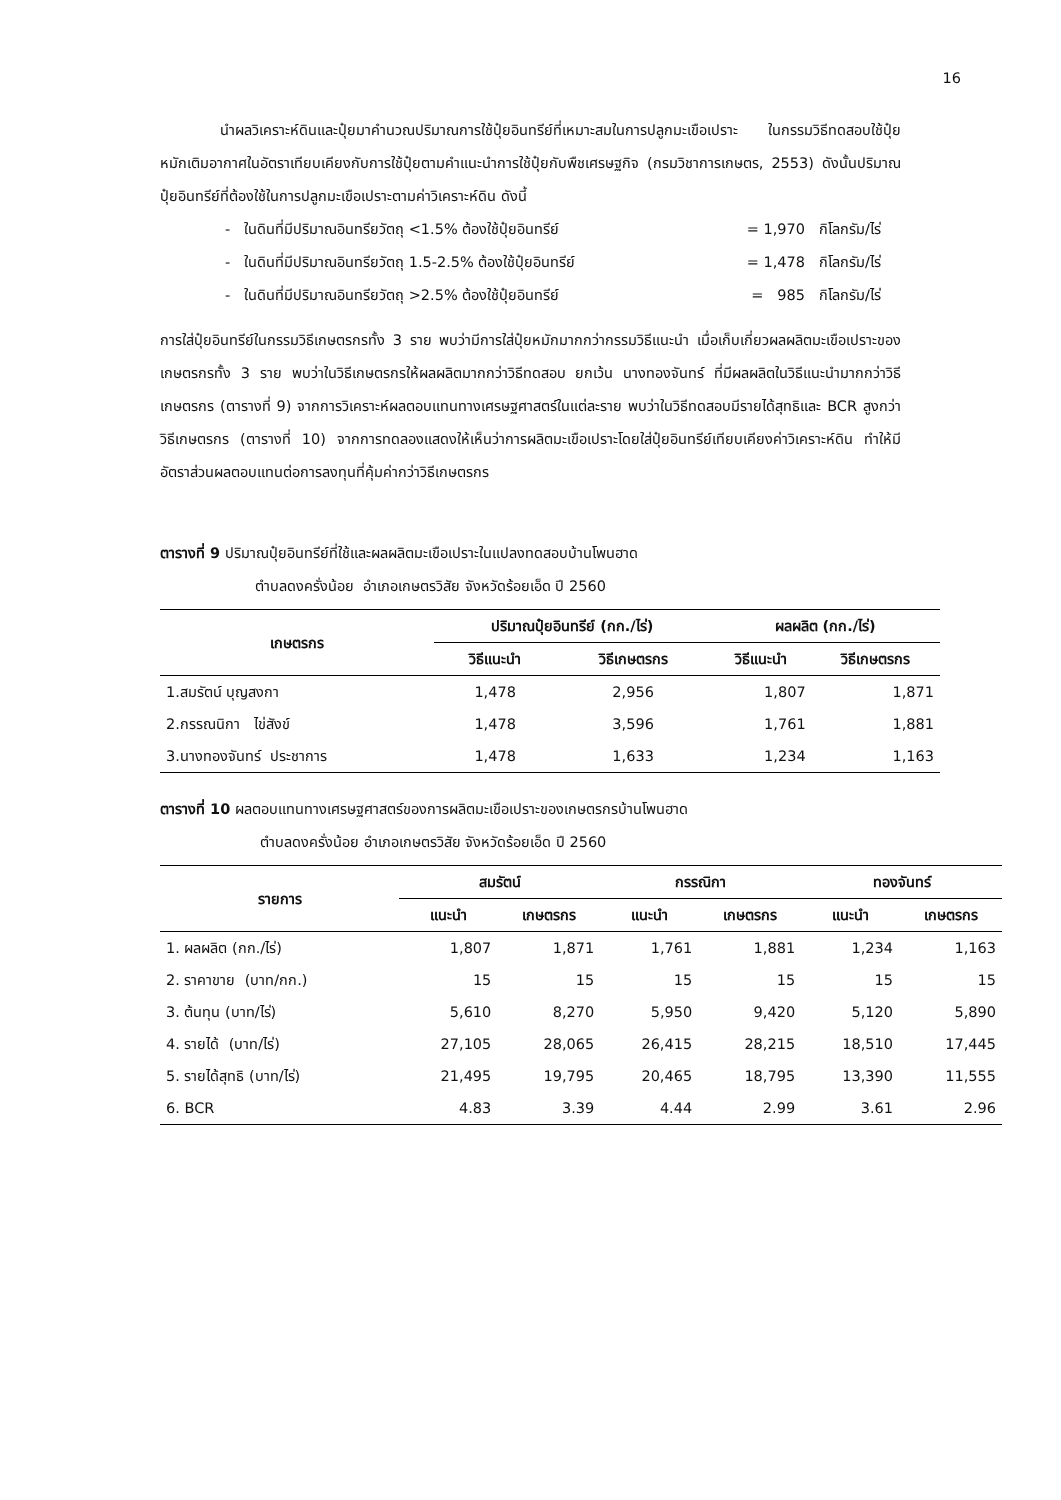16
นำผลวิเคราะห์ดินและปุ๋ยมาคำนวณปริมาณการใช้ปุ๋ยอินทรีย์ที่เหมาะสมในการปลูกมะเขือเปราะ ในกรรมวิธีทดสอบใช้ปุ๋ยหมักเติมอากาศในอัตราเทียบเคียงกับการใช้ปุ๋ยตามคำแนะนำการใช้ปุ๋ยกับพืชเศรษฐกิจ (กรมวิชาการเกษตร, 2553) ดังนั้นปริมาณปุ๋ยอินทรีย์ที่ต้องใช้ในการปลูกมะเขือเปราะตามค่าวิเคราะห์ดิน ดังนี้
- ในดินที่มีปริมาณอินทรียวัตถุ <1.5% ต้องใช้ปุ๋ยอินทรีย์ = 1,970 กิโลกรัม/ไร่
- ในดินที่มีปริมาณอินทรียวัตถุ 1.5-2.5% ต้องใช้ปุ๋ยอินทรีย์ = 1,478 กิโลกรัม/ไร่
- ในดินที่มีปริมาณอินทรียวัตถุ >2.5% ต้องใช้ปุ๋ยอินทรีย์ = 985 กิโลกรัม/ไร่
การใส่ปุ๋ยอินทรีย์ในกรรมวิธีเกษตรกรทั้ง 3 ราย พบว่ามีการใส่ปุ๋ยหมักมากกว่ากรรมวิธีแนะนำ เมื่อเก็บเกี่ยวผลผลิตมะเขือเปราะของเกษตรกรทั้ง 3 ราย พบว่าในวิธีเกษตรกรให้ผลผลิตมากกว่าวิธีทดสอบ ยกเว้น นางทองจันทร์ ที่มีผลผลิตในวิธีแนะนำมากกว่าวิธีเกษตรกร (ตารางที่ 9) จากการวิเคราะห์ผลตอบแทนทางเศรษฐศาสตร์ในแต่ละราย พบว่าในวิธีทดสอบมีรายได้สุทธิและ BCR สูงกว่าวิธีเกษตรกร (ตารางที่ 10) จากการทดลองแสดงให้เห็นว่าการผลิตมะเขือเปราะโดยใส่ปุ๋ยอินทรีย์เทียบเคียงค่าวิเคราะห์ดิน ทำให้มีอัตราส่วนผลตอบแทนต่อการลงทุนที่คุ้มค่ากว่าวิธีเกษตรกร
ตารางที่ 9 ปริมาณปุ๋ยอินทรีย์ที่ใช้และผลผลิตมะเขือเปราะในแปลงทดสอบบ้านโพนฮาด
ตำบลดงครั่งน้อย อำเภอเกษตรวิสัย จังหวัดร้อยเอ็ด ปี 2560
| เกษตรกร | ปริมาณปุ๋ยอินทรีย์ (กก./ไร่) | | ผลผลิต (กก./ไร่) | |
| --- | --- | --- | --- | --- |
| | วิธีแนะนำ | วิธีเกษตรกร | วิธีแนะนำ | วิธีเกษตรกร |
| 1.สมรัตน์ บุญสงกา | 1,478 | 2,956 | 1,807 | 1,871 |
| 2.กรรณนิกา ไข่สังข์ | 1,478 | 3,596 | 1,761 | 1,881 |
| 3.นางทองจันทร์ ประชาการ | 1,478 | 1,633 | 1,234 | 1,163 |
ตารางที่ 10 ผลตอบแทนทางเศรษฐศาสตร์ของการผลิตมะเขือเปราะของเกษตรกรบ้านโพนฮาด
ตำบลดงครั่งน้อย อำเภอเกษตรวิสัย จังหวัดร้อยเอ็ด ปี 2560
| รายการ | สมรัตน์ | | กรรณิกา | | ทองจันทร์ | |
| --- | --- | --- | --- | --- | --- | --- |
| | แนะนำ | เกษตรกร | แนะนำ | เกษตรกร | แนะนำ | เกษตรกร |
| 1. ผลผลิต (กก./ไร่) | 1,807 | 1,871 | 1,761 | 1,881 | 1,234 | 1,163 |
| 2. ราคาขาย (บาท/กก.) | 15 | 15 | 15 | 15 | 15 | 15 |
| 3. ต้นทุน (บาท/ไร่) | 5,610 | 8,270 | 5,950 | 9,420 | 5,120 | 5,890 |
| 4. รายได้ (บาท/ไร่) | 27,105 | 28,065 | 26,415 | 28,215 | 18,510 | 17,445 |
| 5. รายได้สุทธิ (บาท/ไร่) | 21,495 | 19,795 | 20,465 | 18,795 | 13,390 | 11,555 |
| 6. BCR | 4.83 | 3.39 | 4.44 | 2.99 | 3.61 | 2.96 |